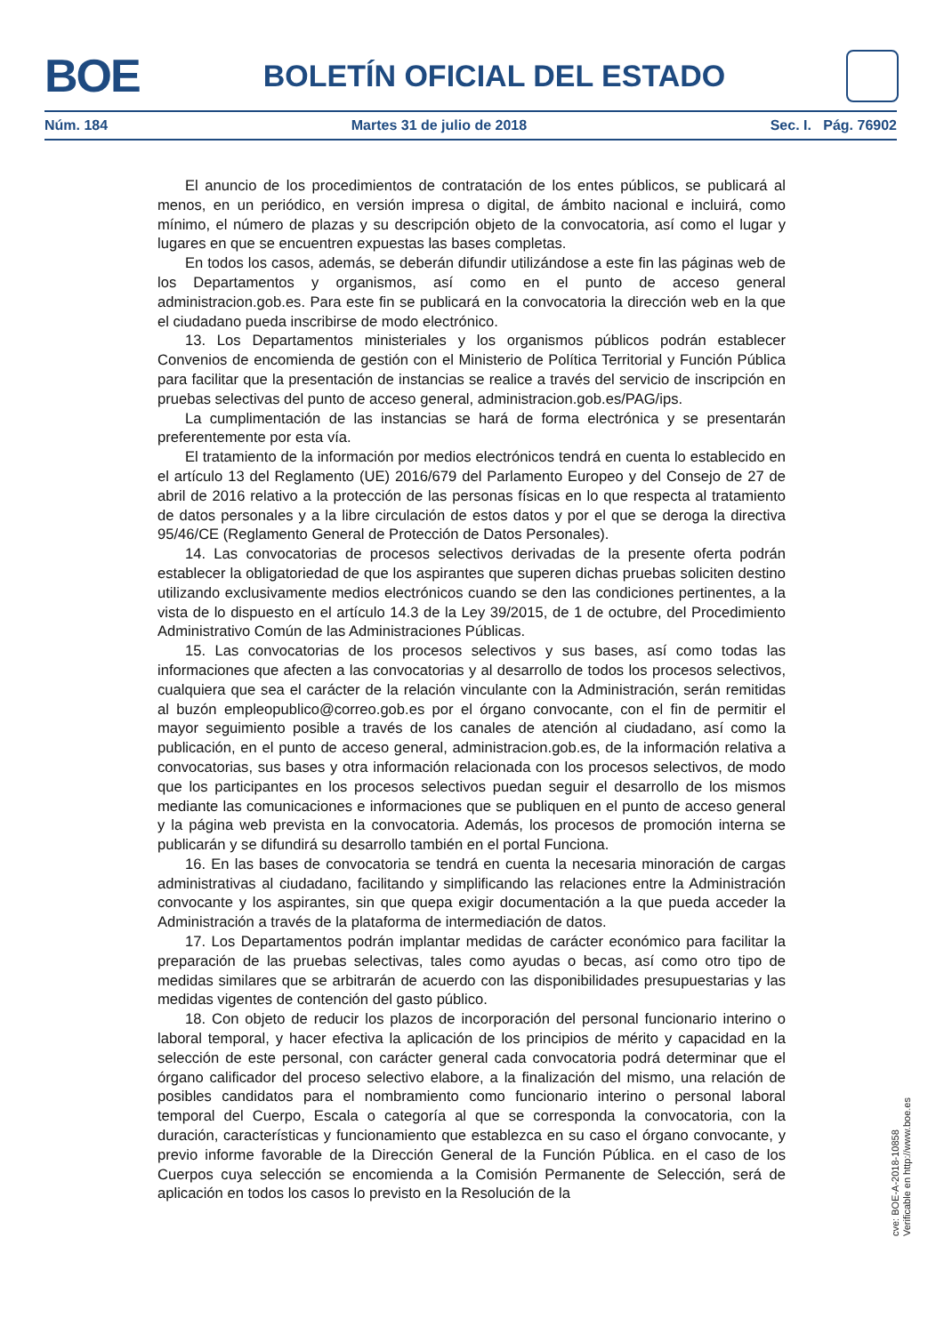BOE
BOLETÍN OFICIAL DEL ESTADO
Núm. 184 Martes 31 de julio de 2018 Sec. I. Pág. 76902
El anuncio de los procedimientos de contratación de los entes públicos, se publicará al menos, en un periódico, en versión impresa o digital, de ámbito nacional e incluirá, como mínimo, el número de plazas y su descripción objeto de la convocatoria, así como el lugar y lugares en que se encuentren expuestas las bases completas.
En todos los casos, además, se deberán difundir utilizándose a este fin las páginas web de los Departamentos y organismos, así como en el punto de acceso general administracion.gob.es. Para este fin se publicará en la convocatoria la dirección web en la que el ciudadano pueda inscribirse de modo electrónico.
13. Los Departamentos ministeriales y los organismos públicos podrán establecer Convenios de encomienda de gestión con el Ministerio de Política Territorial y Función Pública para facilitar que la presentación de instancias se realice a través del servicio de inscripción en pruebas selectivas del punto de acceso general, administracion.gob.es/PAG/ips.
La cumplimentación de las instancias se hará de forma electrónica y se presentarán preferentemente por esta vía.
El tratamiento de la información por medios electrónicos tendrá en cuenta lo establecido en el artículo 13 del Reglamento (UE) 2016/679 del Parlamento Europeo y del Consejo de 27 de abril de 2016 relativo a la protección de las personas físicas en lo que respecta al tratamiento de datos personales y a la libre circulación de estos datos y por el que se deroga la directiva 95/46/CE (Reglamento General de Protección de Datos Personales).
14. Las convocatorias de procesos selectivos derivadas de la presente oferta podrán establecer la obligatoriedad de que los aspirantes que superen dichas pruebas soliciten destino utilizando exclusivamente medios electrónicos cuando se den las condiciones pertinentes, a la vista de lo dispuesto en el artículo 14.3 de la Ley 39/2015, de 1 de octubre, del Procedimiento Administrativo Común de las Administraciones Públicas.
15. Las convocatorias de los procesos selectivos y sus bases, así como todas las informaciones que afecten a las convocatorias y al desarrollo de todos los procesos selectivos, cualquiera que sea el carácter de la relación vinculante con la Administración, serán remitidas al buzón empleopublico@correo.gob.es por el órgano convocante, con el fin de permitir el mayor seguimiento posible a través de los canales de atención al ciudadano, así como la publicación, en el punto de acceso general, administracion.gob.es, de la información relativa a convocatorias, sus bases y otra información relacionada con los procesos selectivos, de modo que los participantes en los procesos selectivos puedan seguir el desarrollo de los mismos mediante las comunicaciones e informaciones que se publiquen en el punto de acceso general y la página web prevista en la convocatoria. Además, los procesos de promoción interna se publicarán y se difundirá su desarrollo también en el portal Funciona.
16. En las bases de convocatoria se tendrá en cuenta la necesaria minoración de cargas administrativas al ciudadano, facilitando y simplificando las relaciones entre la Administración convocante y los aspirantes, sin que quepa exigir documentación a la que pueda acceder la Administración a través de la plataforma de intermediación de datos.
17. Los Departamentos podrán implantar medidas de carácter económico para facilitar la preparación de las pruebas selectivas, tales como ayudas o becas, así como otro tipo de medidas similares que se arbitrarán de acuerdo con las disponibilidades presupuestarias y las medidas vigentes de contención del gasto público.
18. Con objeto de reducir los plazos de incorporación del personal funcionario interino o laboral temporal, y hacer efectiva la aplicación de los principios de mérito y capacidad en la selección de este personal, con carácter general cada convocatoria podrá determinar que el órgano calificador del proceso selectivo elabore, a la finalización del mismo, una relación de posibles candidatos para el nombramiento como funcionario interino o personal laboral temporal del Cuerpo, Escala o categoría al que se corresponda la convocatoria, con la duración, características y funcionamiento que establezca en su caso el órgano convocante, y previo informe favorable de la Dirección General de la Función Pública. en el caso de los Cuerpos cuya selección se encomienda a la Comisión Permanente de Selección, será de aplicación en todos los casos lo previsto en la Resolución de la
cve: BOE-A-2018-10858
Verificable en http://www.boe.es